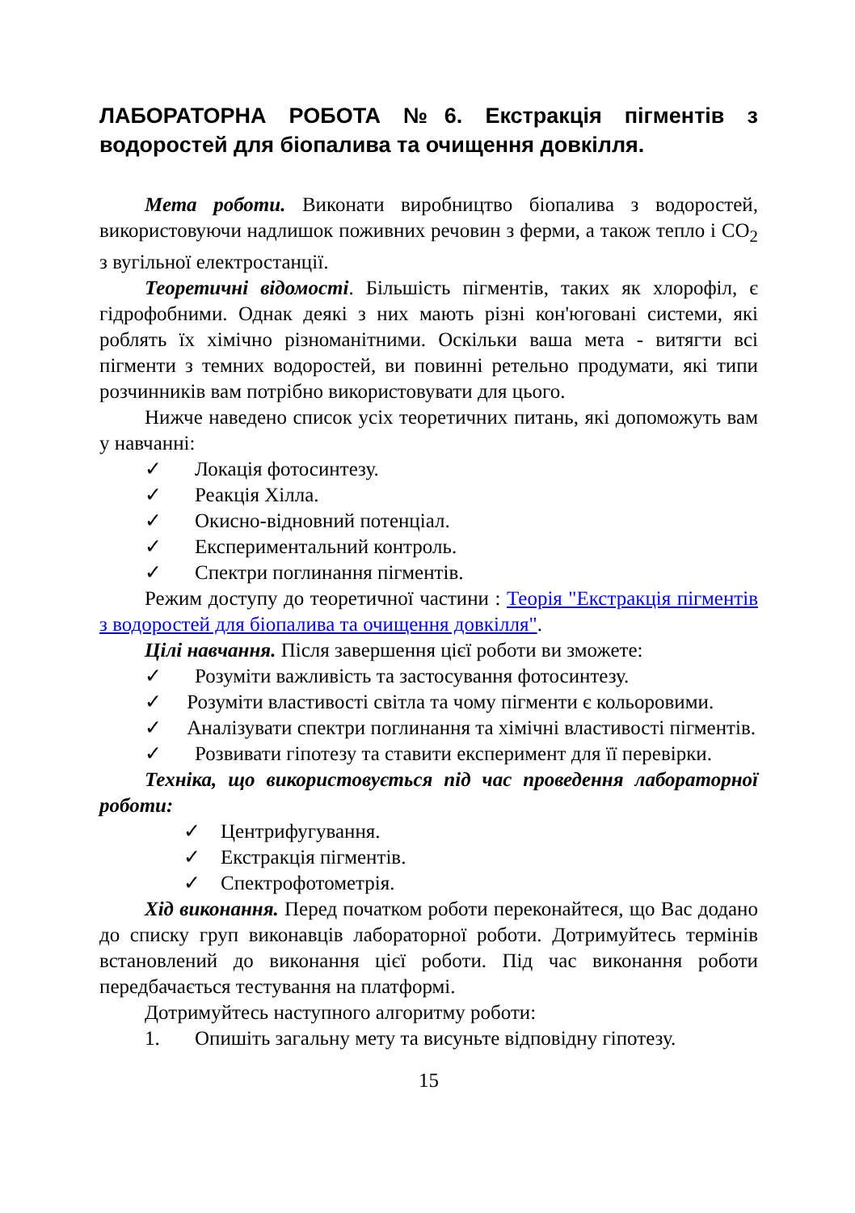ЛАБОРАТОРНА РОБОТА №6. Екстракція пігментів з водоростей для біопалива та очищення довкілля.
Мета роботи. Виконати виробництво біопалива з водоростей, використовуючи надлишок поживних речовин з ферми, а також тепло і CO<sub>2</sub> з вугільної електростанції.
Теоретичні відомості. Більшість пігментів, таких як хлорофіл, є гідрофобними. Однак деякі з них мають різні кон'юговані системи, які роблять їх хімічно різноманітними. Оскільки ваша мета - витягти всі пігменти з темних водоростей, ви повинні ретельно продумати, які типи розчинників вам потрібно використовувати для цього.
Нижче наведено список усіх теоретичних питань, які допоможуть вам у навчанні:
✓ Локація фотосинтезу.
✓ Реакція Хілла.
✓ Окисно-відновний потенціал.
✓ Експериментальний контроль.
✓ Спектри поглинання пігментів.
Режим доступу до теоретичної частини : Теорія "Екстракція пігментів з водоростей для біопалива та очищення довкілля".
Цілі навчання. Після завершення цієї роботи ви зможете:
✓ Розуміти важливість та застосування фотосинтезу.
✓ Розуміти властивості світла та чому пігменти є кольоровими.
✓ Аналізувати спектри поглинання та хімічні властивості пігментів.
✓ Розвивати гіпотезу та ставити експеримент для її перевірки.
Техніка, що використовується під час проведення лабораторної роботи:
✓ Центрифугування.
✓ Екстракція пігментів.
✓ Спектрофотометрія.
Хід виконання. Перед початком роботи переконайтеся, що Вас додано до списку груп виконавців лабораторної роботи. Дотримуйтесь термінів встановлений до виконання цієї роботи. Під час виконання роботи передбачається тестування на платформі.
Дотримуйтесь наступного алгоритму роботи:
1. Опишіть загальну мету та висуньте відповідну гіпотезу.
15